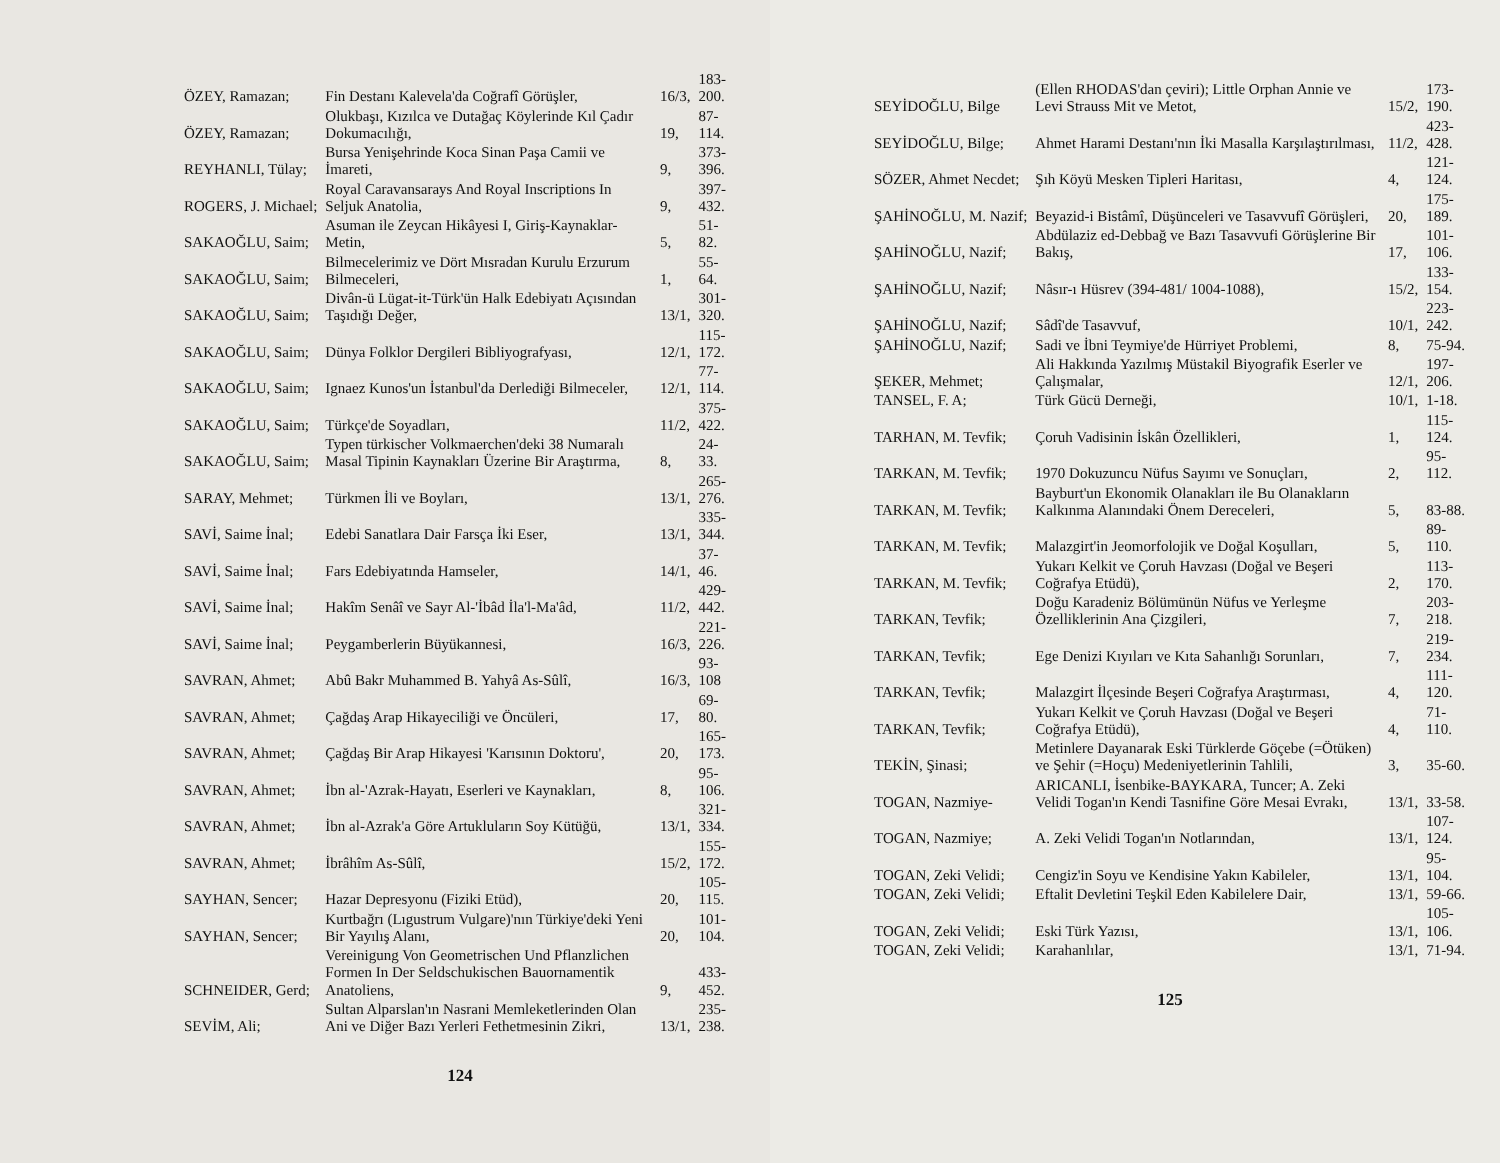| ÖZEY, Ramazan; | Fin Destanı Kalevela'da Coğrafî Görüşler, | 16/3, | 183-200. |
| ÖZEY, Ramazan; | Olukbaşı, Kızılca ve Dutağaç Köylerinde Kıl Çadır Dokumacılığı, | 19, | 87-114. |
| REYHANLI, Tülay; | Bursa Yenişehrinde Koca Sinan Paşa Camii ve İmareti, | 9, | 373-396. |
| ROGERS, J. Michael; | Royal Caravansarays And Royal Inscriptions In Seljuk Anatolia, | 9, | 397-432. |
| SAKAOĞLU, Saim; | Asuman ile Zeycan Hikâyesi I, Giriş-Kaynaklar-Metin, | 5, | 51-82. |
| SAKAOĞLU, Saim; | Bilmecelerimiz ve Dört Mısradan Kurulu Erzurum Bilmeceleri, | 1, | 55-64. |
| SAKAOĞLU, Saim; | Divân-ü Lügat-it-Türk'ün Halk Edebiyatı Açısından Taşıdığı Değer, | 13/1, | 301-320. |
| SAKAOĞLU, Saim; | Dünya Folklor Dergileri Bibliyografyası, | 12/1, | 115-172. |
| SAKAOĞLU, Saim; | Ignaez Kunos'un İstanbul'da Derlediği Bilmeceler, | 12/1, | 77-114. |
| SAKAOĞLU, Saim; | Türkçe'de Soyadları, | 11/2, | 375-422. |
| SAKAOĞLU, Saim; | Typen türkischer Volkmaerchen'deki 38 Numaralı Masal Tipinin Kaynakları Üzerine Bir Araştırma, | 8, | 24-33. |
| SARAY, Mehmet; | Türkmen İli ve Boyları, | 13/1, | 265-276. |
| SAVİ, Saime İnal; | Edebi Sanatlara Dair Farsça İki Eser, | 13/1, | 335-344. |
| SAVİ, Saime İnal; | Fars Edebiyatında Hamseler, | 14/1, | 37-46. |
| SAVİ, Saime İnal; | Hakîm Senâî ve Sayr Al-'İbâd İla'l-Ma'âd, | 11/2, | 429-442. |
| SAVİ, Saime İnal; | Peygamberlerin Büyükannesi, | 16/3, | 221-226. |
| SAVRAN, Ahmet; | Abû Bakr Muhammed B. Yahyâ As-Sûlî, | 16/3, | 93-108 |
| SAVRAN, Ahmet; | Çağdaş Arap Hikayeciliği ve Öncüleri, | 17, | 69-80. |
| SAVRAN, Ahmet; | Çağdaş Bir Arap Hikayesi 'Karısının Doktoru', | 20, | 165-173. |
| SAVRAN, Ahmet; | İbn al-'Azrak-Hayatı, Eserleri ve Kaynakları, | 8, | 95-106. |
| SAVRAN, Ahmet; | İbn al-Azrak'a Göre Artukluların Soy Kütüğü, | 13/1, | 321-334. |
| SAVRAN, Ahmet; | İbrâhîm As-Sûlî, | 15/2, | 155-172. |
| SAYHAN, Sencer; | Hazar Depresyonu (Fiziki Etüd), | 20, | 105-115. |
| SAYHAN, Sencer; | Kurtbağrı (Lıgustrum Vulgare)'nın Türkiye'deki Yeni Bir Yayılış Alanı, | 20, | 101-104. |
| SCHNEIDER, Gerd; | Vereinigung Von Geometrischen Und Pflanzlichen Formen In Der Seldschukischen Bauornamentik Anatoliens, | 9, | 433-452. |
| SEVİM, Ali; | Sultan Alparslan'ın Nasrani Memleketlerinden Olan Ani ve Diğer Bazı Yerleri Fethetmesinin Zikri, | 13/1, | 235-238. |
124
| SEYİDOĞLU, Bilge | (Ellen RHODAS'dan çeviri); Little Orphan Annie ve Levi Strauss Mit ve Metot, | 15/2, | 173-190. |
| SEYİDOĞLU, Bilge; | Ahmet Harami Destanı'nın İki Masalla Karşılaştırılması, | 11/2, | 423-428. |
| SÖZER, Ahmet Necdet; | Şıh Köyü Mesken Tipleri Haritası, | 4, | 121-124. |
| ŞAHİNOĞLU, M. Nazif; | Beyazid-i Bistâmî, Düşünceleri ve Tasavvufî Görüşleri, | 20, | 175-189. |
| ŞAHİNOĞLU, Nazif; | Abdülaziz ed-Debbağ ve Bazı Tasavvufi Görüşlerine Bir Bakış, | 17, | 101-106. |
| ŞAHİNOĞLU, Nazif; | Nâsır-ı Hüsrev (394-481/ 1004-1088), | 15/2, | 133-154. |
| ŞAHİNOĞLU, Nazif; | Sâdî'de Tasavvuf, | 10/1, | 223-242. |
| ŞAHİNOĞLU, Nazif; | Sadi ve İbni Teymiye'de Hürriyet Problemi, | 8, | 75-94. |
| ŞEKER, Mehmet; | Ali Hakkında Yazılmış Müstakil Biyografik Eserler ve Çalışmalar, | 12/1, | 197-206. |
| TANSEL, F. A; | Türk Gücü Derneği, | 10/1, | 1-18. |
| TARHAN, M. Tevfik; | Çoruh Vadisinin İskân Özellikleri, | 1, | 115-124. |
| TARKAN, M. Tevfik; | 1970 Dokuzuncu Nüfus Sayımı ve Sonuçları, | 2, | 95-112. |
| TARKAN, M. Tevfik; | Bayburt'un Ekonomik Olanakları ile Bu Olanakların Kalkınma Alanındaki Önem Dereceleri, | 5, | 83-88. |
| TARKAN, M. Tevfik; | Malazgirt'in Jeomorfolojik ve Doğal Koşulları, | 5, | 89-110. |
| TARKAN, M. Tevfik; | Yukarı Kelkit ve Çoruh Havzası (Doğal ve Beşeri Coğrafya Etüdü), | 2, | 113-170. |
| TARKAN, Tevfik; | Doğu Karadeniz Bölümünün Nüfus ve Yerleşme Özelliklerinin Ana Çizgileri, | 7, | 203-218. |
| TARKAN, Tevfik; | Ege Denizi Kıyıları ve Kıta Sahanlığı Sorunları, | 7, | 219-234. |
| TARKAN, Tevfik; | Malazgirt İlçesinde Beşeri Coğrafya Araştırması, | 4, | 111-120. |
| TARKAN, Tevfik; | Yukarı Kelkit ve Çoruh Havzası (Doğal ve Beşeri Coğrafya Etüdü), | 4, | 71-110. |
| TEKİN, Şinasi; | Metinlere Dayanarak Eski Türklerde Göçebe (=Ötüken) ve Şehir (=Hoçu) Medeniyetlerinin Tahlili, | 3, | 35-60. |
| TOGAN, Nazmiye- | ARICANLI, İsenbike-BAYKARA, Tuncer; A. Zeki Velidi Togan'ın Kendi Tasnifine Göre Mesai Evrakı, | 13/1, | 33-58. |
| TOGAN, Nazmiye; | A. Zeki Velidi Togan'ın Notlarından, | 13/1, | 107-124. |
| TOGAN, Zeki Velidi; | Cengiz'in Soyu ve Kendisine Yakın Kabileler, | 13/1, | 95-104. |
| TOGAN, Zeki Velidi; | Eftalit Devletini Teşkil Eden Kabilelere Dair, | 13/1, | 59-66. |
| TOGAN, Zeki Velidi; | Eski Türk Yazısı, | 13/1, | 105-106. |
| TOGAN, Zeki Velidi; | Karahanlılar, | 13/1, | 71-94. |
125